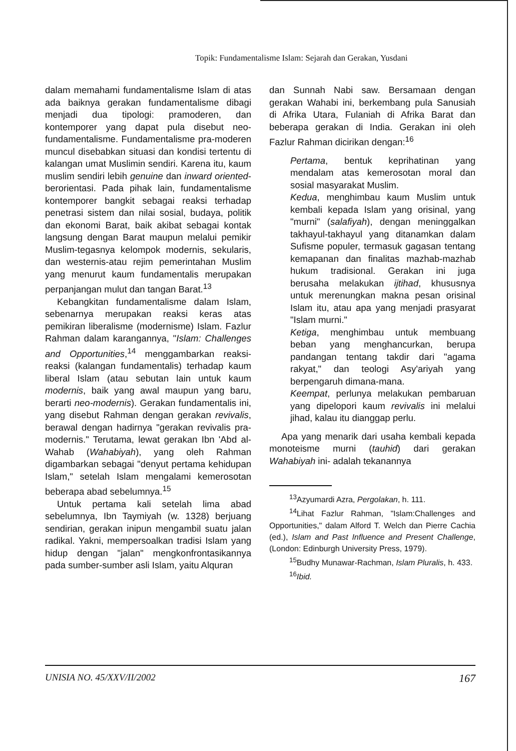Topik: Fundamentalisme Islam: Sejarah dan Gerakan, Yusdani
dalam memahami fundamentalisme Islam di atas ada baiknya gerakan fundamentalisme dibagi menjadi dua tipologi: pramoderen, dan kontemporer yang dapat pula disebut neo-fundamentalisme. Fundamentalisme pra-moderen muncul disebabkan situasi dan kondisi tertentu di kalangan umat Muslimin sendiri. Karena itu, kaum muslim sendiri lebih genuine dan inward oriented-berorientasi. Pada pihak lain, fundamentalisme kontemporer bangkit sebagai reaksi terhadap penetrasi sistem dan nilai sosial, budaya, politik dan ekonomi Barat, baik akibat sebagai kontak langsung dengan Barat maupun melalui pemikir Muslim-tegasnya kelompok modernis, sekularis, dan westernis-atau rejim pemerintahan Muslim yang menurut kaum fundamentalis merupakan perpanjangan mulut dan tangan Barat.<sup>13</sup>
Kebangkitan fundamentalisme dalam Islam, sebenarnya merupakan reaksi keras atas pemikiran liberalisme (modernisme) Islam. Fazlur Rahman dalam karangannya, "Islam: Challenges and Opportunities,<sup>14</sup> menggambarkan reaksi-reaksi (kalangan fundamentalis) terhadap kaum liberal Islam (atau sebutan lain untuk kaum modernis, baik yang awal maupun yang baru, berarti neo-modernis). Gerakan fundamentalis ini, yang disebut Rahman dengan gerakan revivalis, berawal dengan hadirnya "gerakan revivalis pra-modernis." Terutama, lewat gerakan Ibn 'Abd al-Wahab (Wahabiyah), yang oleh Rahman digambarkan sebagai "denyut pertama kehidupan Islam," setelah Islam mengalami kemerosotan beberapa abad sebelumnya.<sup>15</sup>
Untuk pertama kali setelah lima abad sebelumnya, Ibn Taymiyah (w. 1328) berjuang sendirian, gerakan inipun mengambil suatu jalan radikal. Yakni, mempersoalkan tradisi Islam yang hidup dengan "jalan" mengkonfrontasikannya pada sumber-sumber asli Islam, yaitu Alquran
dan Sunnah Nabi saw. Bersamaan dengan gerakan Wahabi ini, berkembang pula Sanusiah di Afrika Utara, Fulaniah di Afrika Barat dan beberapa gerakan di India. Gerakan ini oleh Fazlur Rahman dicirikan dengan:<sup>16</sup>
Pertama, bentuk keprihatinan yang mendalam atas kemerosotan moral dan sosial masyarakat Muslim.
Kedua, menghimbau kaum Muslim untuk kembali kepada Islam yang orisinal, yang "murni" (salafiyah), dengan meninggalkan takhayul-takhayul yang ditanamkan dalam Sufisme populer, termasuk gagasan tentang kemapanan dan finalitas mazhab-mazhab hukum tradisional. Gerakan ini juga berusaha melakukan ijtihad, khususnya untuk merenungkan makna pesan orisinal Islam itu, atau apa yang menjadi prasyarat "Islam murni."
Ketiga, menghimbau untuk membuang beban yang menghancurkan, berupa pandangan tentang takdir dari "agama rakyat," dan teologi Asy'ariyah yang berpengaruh dimana-mana.
Keempat, perlunya melakukan pembaruan yang dipelopori kaum revivalis ini melalui jihad, kalau itu dianggap perlu.
Apa yang menarik dari usaha kembali kepada monoteisme murni (tauhid) dari gerakan Wahabiyah ini- adalah tekanannya
<sup>13</sup> Azyumardi Azra, Pergolakan, h. 111.
<sup>14</sup> Lihat Fazlur Rahman, "Islam:Challenges and Opportunities," dalam Alford T. Welch dan Pierre Cachia (ed.), Islam and Past Influence and Present Challenge, (London: Edinburgh University Press, 1979).
<sup>15</sup> Budhy Munawar-Rachman, Islam Pluralis, h. 433.
<sup>16</sup> Ibid.
UNISIA NO. 45/XXV/II/2002 167